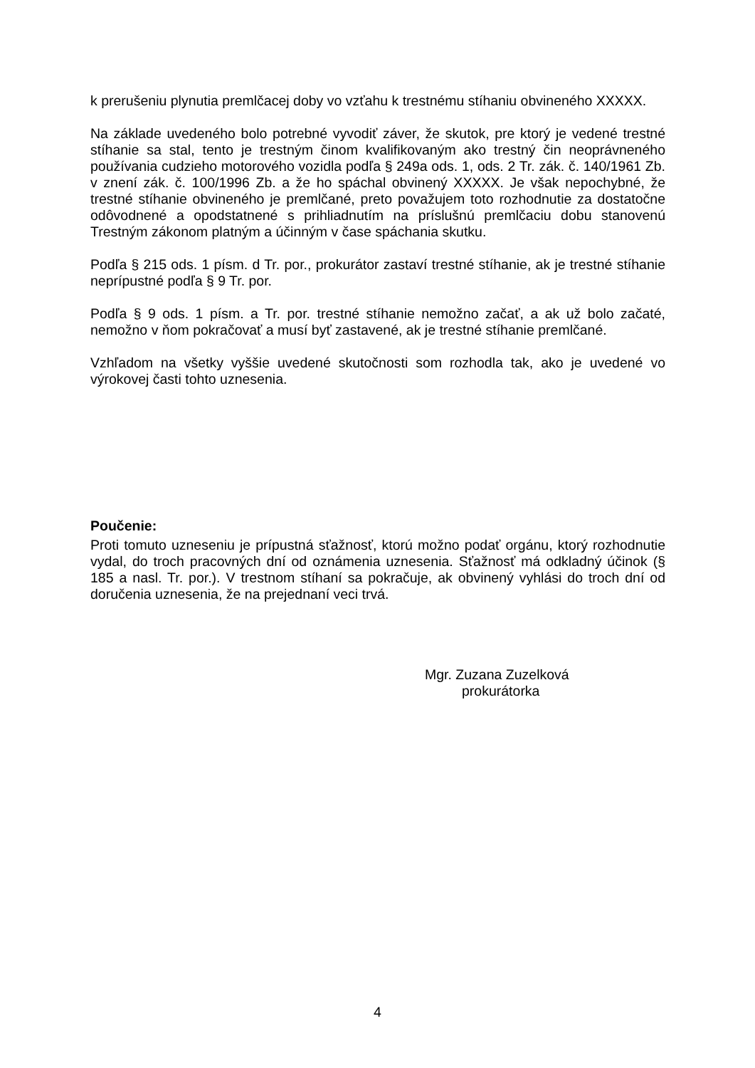k prerušeniu plynutia premlčacej doby vo vzťahu k trestnému stíhaniu obvineného XXXXX.
Na základe uvedeného bolo potrebné vyvodiť záver, že skutok, pre ktorý je vedené trestné stíhanie sa stal, tento je trestným činom kvalifikovaným ako trestný čin neoprávneného používania cudzieho motorového vozidla podľa § 249a ods. 1, ods. 2 Tr. zák. č. 140/1961 Zb. v znení zák. č. 100/1996 Zb. a že ho spáchal obvinený XXXXX. Je však nepochybné, že trestné stíhanie obvineného je premlčané, preto považujem toto rozhodnutie za dostatočne odôvodnené a opodstatnené s prihliadnutím na príslušnú premlčaciu dobu stanovenú Trestným zákonom platným a účinným v čase spáchania skutku.
Podľa § 215 ods. 1 písm. d Tr. por., prokurátor zastaví trestné stíhanie, ak je trestné stíhanie neprípustné podľa § 9 Tr. por.
Podľa § 9 ods. 1 písm. a Tr. por. trestné stíhanie nemožno začať, a ak už bolo začaté, nemožno v ňom pokračovať a musí byť zastavené, ak je trestné stíhanie premlčané.
Vzhľadom na všetky vyššie uvedené skutočnosti som rozhodla tak, ako je uvedené vo výrokovej časti tohto uznesenia.
Poučenie:
Proti tomuto uzneseniu je prípustná sťažnosť, ktorú možno podať orgánu, ktorý rozhodnutie vydal, do troch pracovných dní od oznámenia uznesenia. Sťažnosť má odkladný účinok (§ 185 a nasl. Tr. por.). V trestnom stíhaní sa pokračuje, ak obvinený vyhlási do troch dní od doručenia uznesenia, že na prejednaní veci trvá.
Mgr. Zuzana Zuzelková
prokurátorka
4